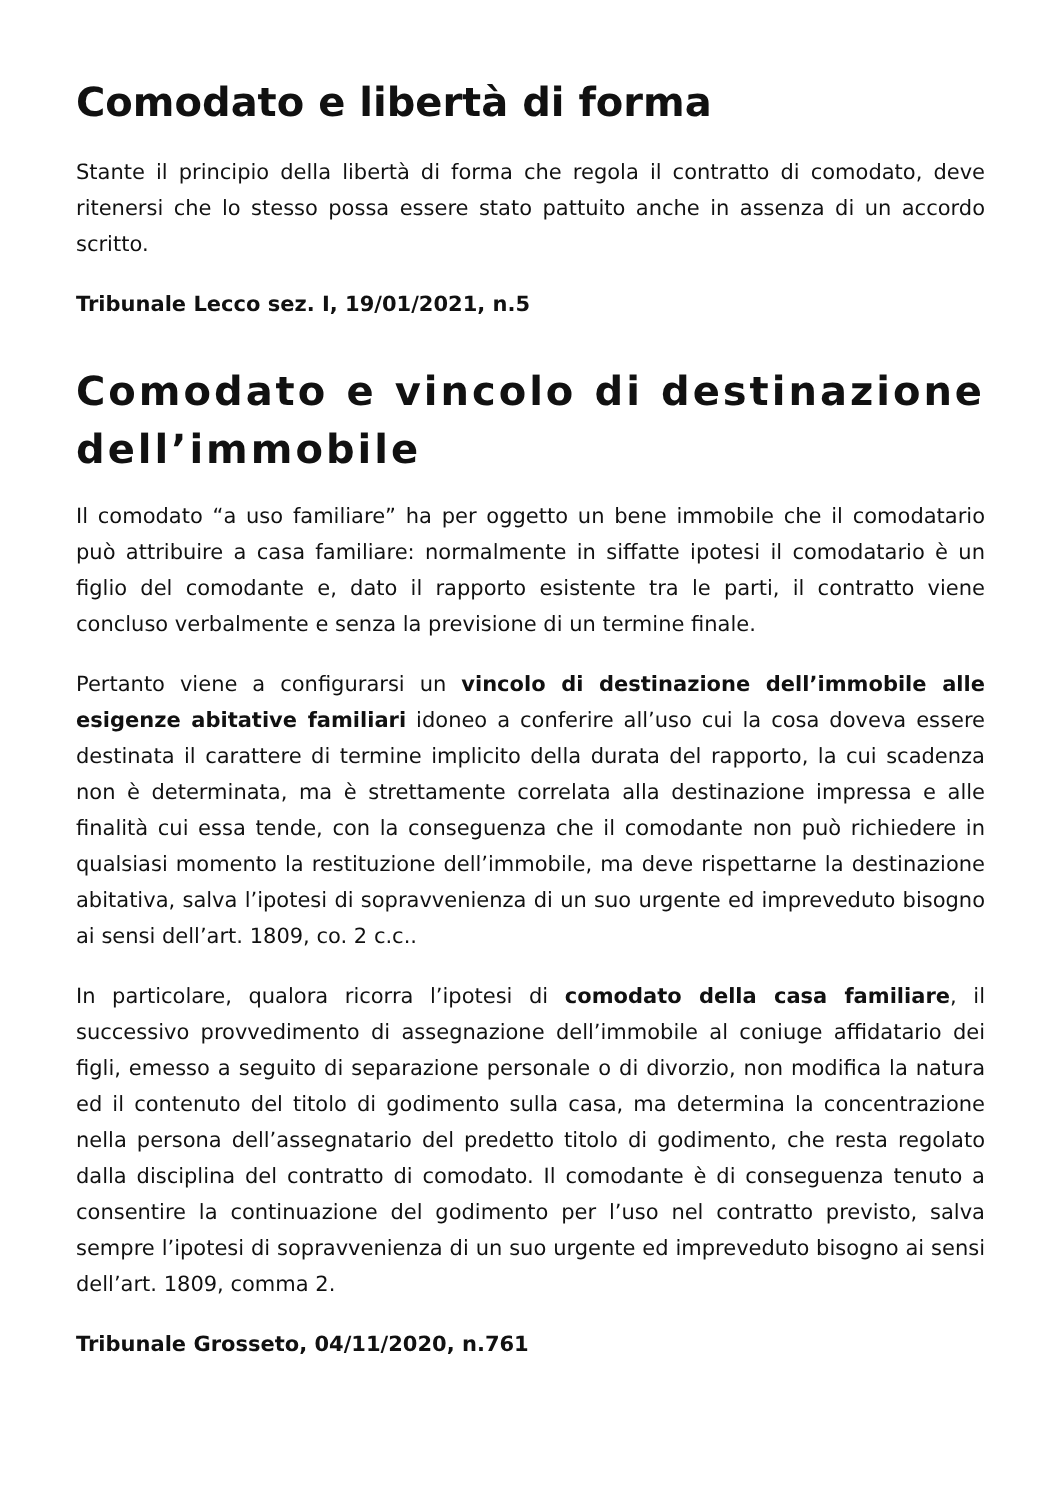Comodato e libertà di forma
Stante il principio della libertà di forma che regola il contratto di comodato, deve ritenersi che lo stesso possa essere stato pattuito anche in assenza di un accordo scritto.
Tribunale Lecco sez. I, 19/01/2021, n.5
Comodato e vincolo di destinazione dell’immobile
Il comodato “a uso familiare” ha per oggetto un bene immobile che il comodatario può attribuire a casa familiare: normalmente in siffatte ipotesi il comodatario è un figlio del comodante e, dato il rapporto esistente tra le parti, il contratto viene concluso verbalmente e senza la previsione di un termine finale.
Pertanto viene a configurarsi un vincolo di destinazione dell’immobile alle esigenze abitative familiari idoneo a conferire all’uso cui la cosa doveva essere destinata il carattere di termine implicito della durata del rapporto, la cui scadenza non è determinata, ma è strettamente correlata alla destinazione impressa e alle finalità cui essa tende, con la conseguenza che il comodante non può richiedere in qualsiasi momento la restituzione dell’immobile, ma deve rispettarne la destinazione abitativa, salva l’ipotesi di sopravvenienza di un suo urgente ed impreveduto bisogno ai sensi dell’art. 1809, co. 2 c.c..
In particolare, qualora ricorra l’ipotesi di comodato della casa familiare, il successivo provvedimento di assegnazione dell’immobile al coniuge affidatario dei figli, emesso a seguito di separazione personale o di divorzio, non modifica la natura ed il contenuto del titolo di godimento sulla casa, ma determina la concentrazione nella persona dell’assegnatario del predetto titolo di godimento, che resta regolato dalla disciplina del contratto di comodato. Il comodante è di conseguenza tenuto a consentire la continuazione del godimento per l’uso nel contratto previsto, salva sempre l’ipotesi di sopravvenienza di un suo urgente ed impreveduto bisogno ai sensi dell’art. 1809, comma 2.
Tribunale Grosseto, 04/11/2020, n.761